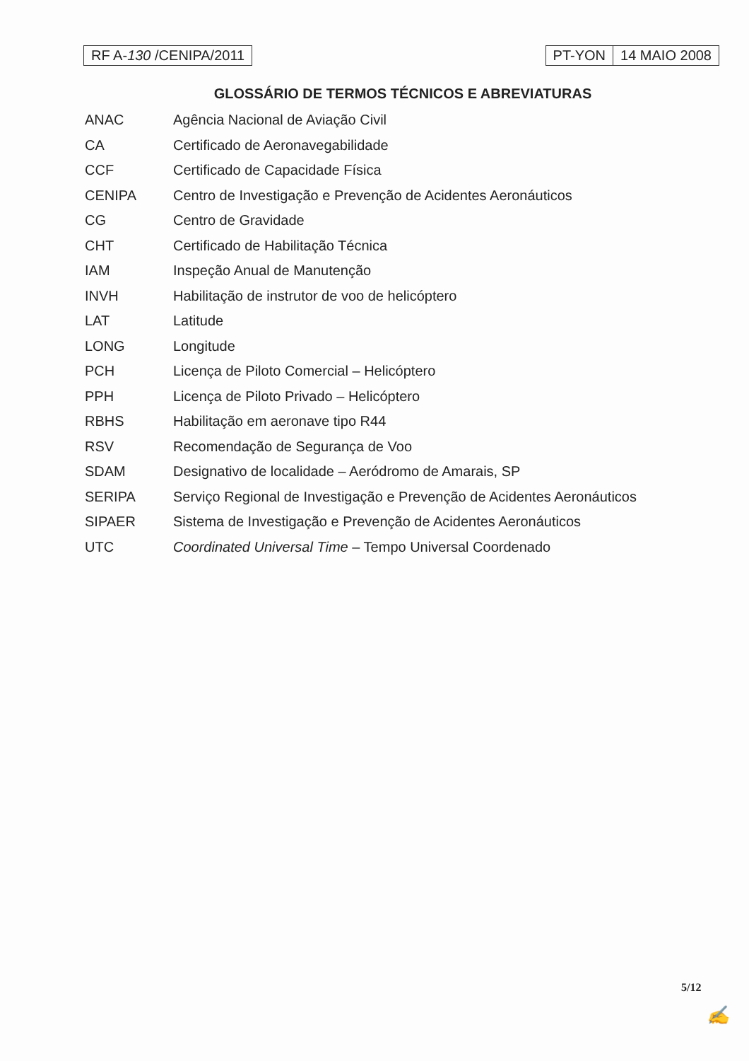RF A-130 /CENIPA/2011 PT-YON 14 MAIO 2008
GLOSSÁRIO DE TERMOS TÉCNICOS E ABREVIATURAS
| ANAC | Agência Nacional de Aviação Civil |
| CA | Certificado de Aeronavegabilidade |
| CCF | Certificado de Capacidade Física |
| CENIPA | Centro de Investigação e Prevenção de Acidentes Aeronáuticos |
| CG | Centro de Gravidade |
| CHT | Certificado de Habilitação Técnica |
| IAM | Inspeção Anual de Manutenção |
| INVH | Habilitação de instrutor de voo de helicóptero |
| LAT | Latitude |
| LONG | Longitude |
| PCH | Licença de Piloto Comercial – Helicóptero |
| PPH | Licença de Piloto Privado – Helicóptero |
| RBHS | Habilitação em aeronave tipo R44 |
| RSV | Recomendação de Segurança de Voo |
| SDAM | Designativo de localidade – Aeródromo de Amarais, SP |
| SERIPA | Serviço Regional de Investigação e Prevenção de Acidentes Aeronáuticos |
| SIPAER | Sistema de Investigação e Prevenção de Acidentes Aeronáuticos |
| UTC | Coordinated Universal Time – Tempo Universal Coordenado |
5/12
✍